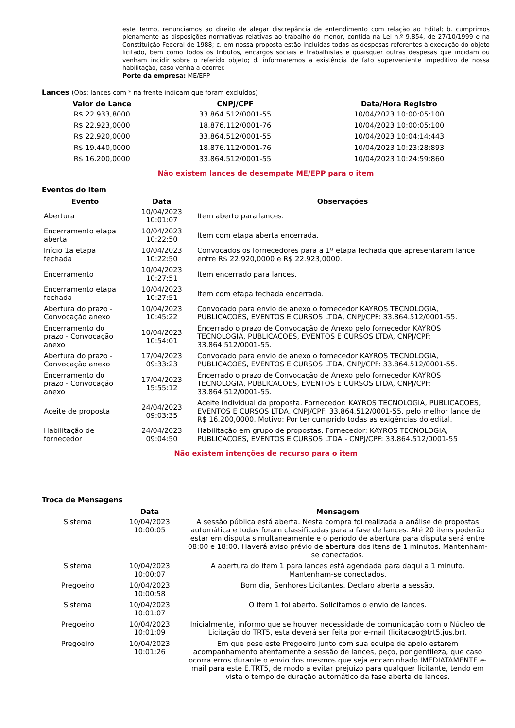este Termo, renunciamos ao direito de alegar discrepância de entendimento com relação ao Edital; b. cumprimos plenamente as disposições normativas relativas ao trabalho do menor, contida na Lei n.º 9.854, de 27/10/1999 e na Constituição Federal de 1988; c. em nossa proposta estão incluídas todas as despesas referentes à execução do objeto licitado, bem como todos os tributos, encargos sociais e trabalhistas e quaisquer outras despesas que incidam ou venham incidir sobre o referido objeto; d. informaremos a existência de fato superveniente impeditivo de nossa habilitação, caso venha a ocorrer.
Porte da empresa: ME/EPP
Lances (Obs: lances com * na frente indicam que foram excluídos)
| Valor do Lance | CNPJ/CPF | Data/Hora Registro |
| --- | --- | --- |
| R$ 22.933,8000 | 33.864.512/0001-55 | 10/04/2023 10:00:05:100 |
| R$ 22.923,0000 | 18.876.112/0001-76 | 10/04/2023 10:00:05:100 |
| R$ 22.920,0000 | 33.864.512/0001-55 | 10/04/2023 10:04:14:443 |
| R$ 19.440,0000 | 18.876.112/0001-76 | 10/04/2023 10:23:28:893 |
| R$ 16.200,0000 | 33.864.512/0001-55 | 10/04/2023 10:24:59:860 |
Não existem lances de desempate ME/EPP para o item
Eventos do Item
| Evento | Data | Observações |
| --- | --- | --- |
| Abertura | 10/04/2023 10:01:07 | Item aberto para lances. |
| Encerramento etapa aberta | 10/04/2023 10:22:50 | Item com etapa aberta encerrada. |
| Início 1a etapa fechada | 10/04/2023 10:22:50 | Convocados os fornecedores para a 1º etapa fechada que apresentaram lance entre R$ 22.920,0000 e R$ 22.923,0000. |
| Encerramento | 10/04/2023 10:27:51 | Item encerrado para lances. |
| Encerramento etapa fechada | 10/04/2023 10:27:51 | Item com etapa fechada encerrada. |
| Abertura do prazo - Convocação anexo | 10/04/2023 10:45:22 | Convocado para envio de anexo o fornecedor KAYROS TECNOLOGIA, PUBLICACOES, EVENTOS E CURSOS LTDA, CNPJ/CPF: 33.864.512/0001-55. |
| Encerramento do prazo - Convocação anexo | 10/04/2023 10:54:01 | Encerrado o prazo de Convocação de Anexo pelo fornecedor KAYROS TECNOLOGIA, PUBLICACOES, EVENTOS E CURSOS LTDA, CNPJ/CPF: 33.864.512/0001-55. |
| Abertura do prazo - Convocação anexo | 17/04/2023 09:33:23 | Convocado para envio de anexo o fornecedor KAYROS TECNOLOGIA, PUBLICACOES, EVENTOS E CURSOS LTDA, CNPJ/CPF: 33.864.512/0001-55. |
| Encerramento do prazo - Convocação anexo | 17/04/2023 15:55:12 | Encerrado o prazo de Convocação de Anexo pelo fornecedor KAYROS TECNOLOGIA, PUBLICACOES, EVENTOS E CURSOS LTDA, CNPJ/CPF: 33.864.512/0001-55. |
| Aceite de proposta | 24/04/2023 09:03:35 | Aceite individual da proposta. Fornecedor: KAYROS TECNOLOGIA, PUBLICACOES, EVENTOS E CURSOS LTDA, CNPJ/CPF: 33.864.512/0001-55, pelo melhor lance de R$ 16.200,0000. Motivo: Por ter cumprido todas as exigências do edital. |
| Habilitação de fornecedor | 24/04/2023 09:04:50 | Habilitação em grupo de propostas. Fornecedor: KAYROS TECNOLOGIA, PUBLICACOES, EVENTOS E CURSOS LTDA - CNPJ/CPF: 33.864.512/0001-55 |
Não existem intenções de recurso para o item
Troca de Mensagens
| | Data | Mensagem |
| --- | --- | --- |
| Sistema | 10/04/2023 10:00:05 | A sessão pública está aberta. Nesta compra foi realizada a análise de propostas automática e todas foram classificadas para a fase de lances. Até 20 itens poderão estar em disputa simultaneamente e o período de abertura para disputa será entre 08:00 e 18:00. Haverá aviso prévio de abertura dos itens de 1 minutos. Mantenham-se conectados. |
| Sistema | 10/04/2023 10:00:07 | A abertura do item 1 para lances está agendada para daqui a 1 minuto. Mantenham-se conectados. |
| Pregoeiro | 10/04/2023 10:00:58 | Bom dia, Senhores Licitantes. Declaro aberta a sessão. |
| Sistema | 10/04/2023 10:01:07 | O item 1 foi aberto. Solicitamos o envio de lances. |
| Pregoeiro | 10/04/2023 10:01:09 | Inicialmente, informo que se houver necessidade de comunicação com o Núcleo de Licitação do TRT5, esta deverá ser feita por e-mail (licitacao@trt5.jus.br). |
| Pregoeiro | 10/04/2023 10:01:26 | Em que pese este Pregoeiro junto com sua equipe de apoio estarem acompanhamento atentamente a sessão de lances, peço, por gentileza, que caso ocorra erros durante o envio dos mesmos que seja encaminhado IMEDIATAMENTE e-mail para este E.TRT5, de modo a evitar prejuízo para qualquer licitante, tendo em vista o tempo de duração automático da fase aberta de lances. |